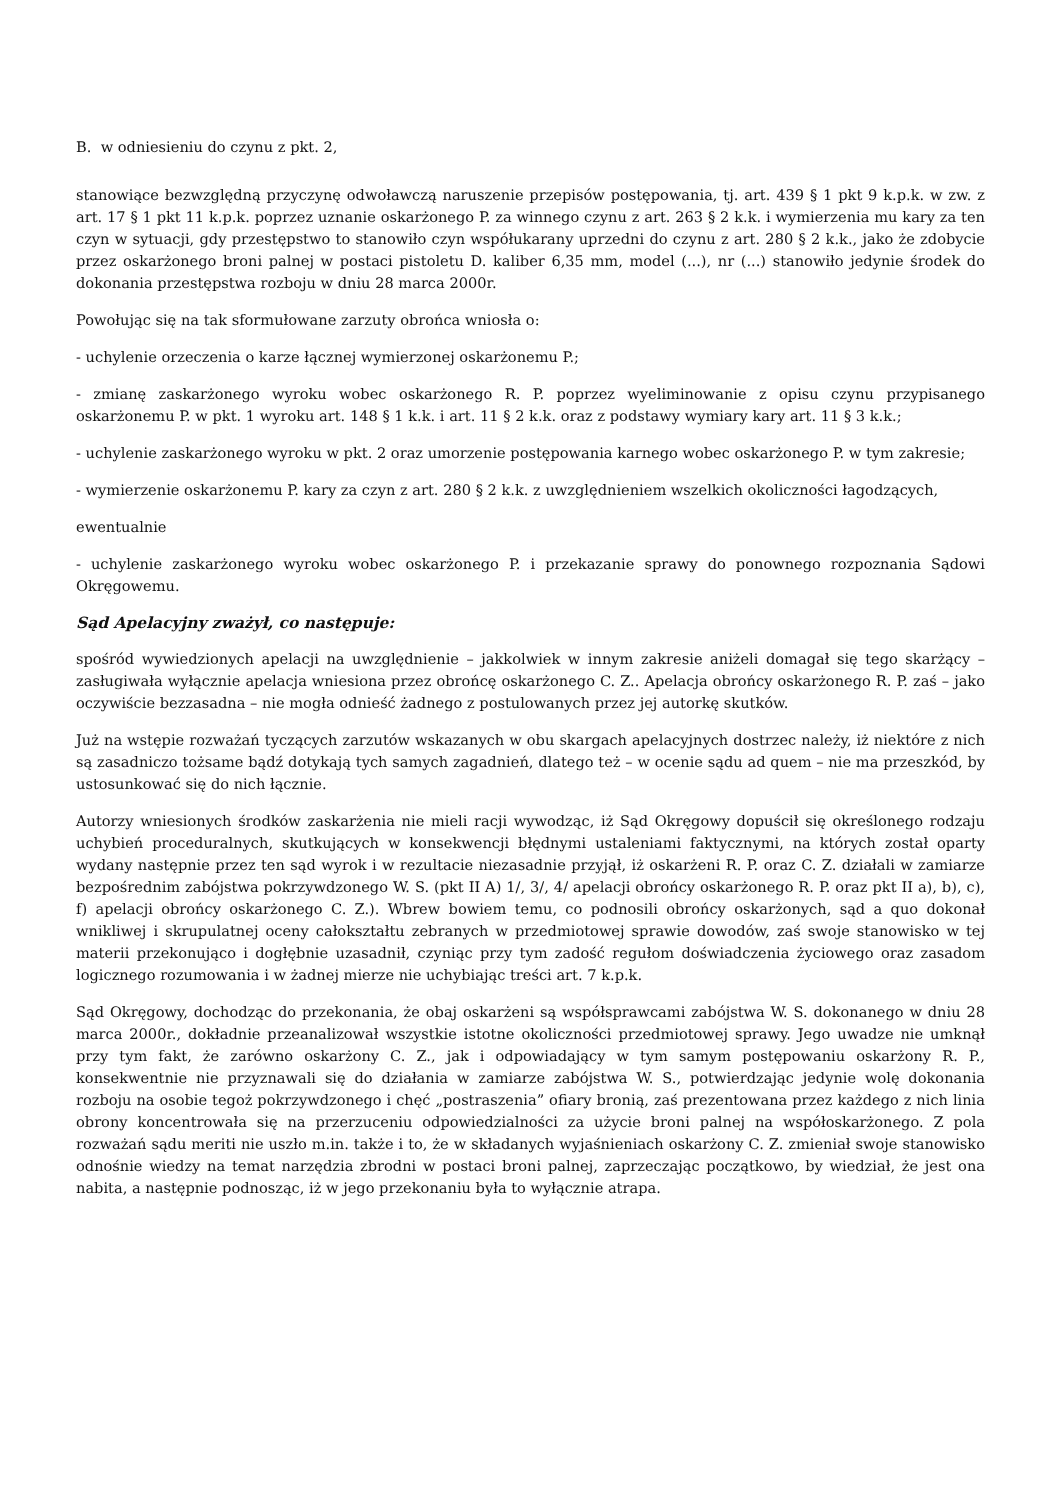B. w odniesieniu do czynu z pkt. 2,
stanowiące bezwzględną przyczynę odwoławczą naruszenie przepisów postępowania, tj. art. 439 § 1 pkt 9 k.p.k. w zw. z art. 17 § 1 pkt 11 k.p.k. poprzez uznanie oskarżonego P. za winnego czynu z art. 263 § 2 k.k. i wymierzenia mu kary za ten czyn w sytuacji, gdy przestępstwo to stanowiło czyn współukarany uprzedni do czynu z art. 280 § 2 k.k., jako że zdobycie przez oskarżonego broni palnej w postaci pistoletu D. kaliber 6,35 mm, model (...), nr (...) stanowiło jedynie środek do dokonania przestępstwa rozboju w dniu 28 marca 2000r.
Powołując się na tak sformułowane zarzuty obrońca wniosła o:
- uchylenie orzeczenia o karze łącznej wymierzonej oskarżonemu P.;
- zmianę zaskarżonego wyroku wobec oskarżonego R. P. poprzez wyeliminowanie z opisu czynu przypisanego oskarżonemu P. w pkt. 1 wyroku art. 148 § 1 k.k. i art. 11 § 2 k.k. oraz z podstawy wymiary kary art. 11 § 3 k.k.;
- uchylenie zaskarżonego wyroku w pkt. 2 oraz umorzenie postępowania karnego wobec oskarżonego P. w tym zakresie;
- wymierzenie oskarżonemu P. kary za czyn z art. 280 § 2 k.k. z uwzględnieniem wszelkich okoliczności łagodzących,
ewentualnie
- uchylenie zaskarżonego wyroku wobec oskarżonego P. i przekazanie sprawy do ponownego rozpoznania Sądowi Okręgowemu.
Sąd Apelacyjny zważył, co następuje:
spośród wywiedzionych apelacji na uwzględnienie – jakkolwiek w innym zakresie aniżeli domagał się tego skarżący – zasługiwała wyłącznie apelacja wniesiona przez obrońcę oskarżonego C. Z.. Apelacja obrońcy oskarżonego R. P. zaś – jako oczywiście bezzasadna – nie mogła odnieść żadnego z postulowanych przez jej autorkę skutków.
Już na wstępie rozważań tyczących zarzutów wskazanych w obu skargach apelacyjnych dostrzec należy, iż niektóre z nich są zasadniczo tożsame bądź dotykają tych samych zagadnień, dlatego też – w ocenie sądu ad quem – nie ma przeszkód, by ustosunkować się do nich łącznie.
Autorzy wniesionych środków zaskarżenia nie mieli racji wywodząc, iż Sąd Okręgowy dopuścił się określonego rodzaju uchybień proceduralnych, skutkujących w konsekwencji błędnymi ustaleniami faktycznymi, na których został oparty wydany następnie przez ten sąd wyrok i w rezultacie niezasadnie przyjął, iż oskarżeni R. P. oraz C. Z. działali w zamiarze bezpośrednim zabójstwa pokrzywdzonego W. S. (pkt II A) 1/, 3/, 4/ apelacji obrońcy oskarżonego R. P. oraz pkt II a), b), c), f) apelacji obrońcy oskarżonego C. Z.). Wbrew bowiem temu, co podnosili obrońcy oskarżonych, sąd a quo dokonał wnikliwej i skrupulatnej oceny całokształtu zebranych w przedmiotowej sprawie dowodów, zaś swoje stanowisko w tej materii przekonująco i dogłębnie uzasadnił, czyniąc przy tym zadość regułom doświadczenia życiowego oraz zasadom logicznego rozumowania i w żadnej mierze nie uchybiając treści art. 7 k.p.k.
Sąd Okręgowy, dochodząc do przekonania, że obaj oskarżeni są współsprawcami zabójstwa W. S. dokonanego w dniu 28 marca 2000r., dokładnie przeanalizował wszystkie istotne okoliczności przedmiotowej sprawy. Jego uwadze nie umknął przy tym fakt, że zarówno oskarżony C. Z., jak i odpowiadający w tym samym postępowaniu oskarżony R. P., konsekwentnie nie przyznawali się do działania w zamiarze zabójstwa W. S., potwierdzając jedynie wolę dokonania rozboju na osobie tegoż pokrzywdzonego i chęć „postraszenia” ofiary bronią, zaś prezentowana przez każdego z nich linia obrony koncentrowała się na przerzuceniu odpowiedzialności za użycie broni palnej na współoskarżonego. Z pola rozważań sądu meriti nie uszło m.in. także i to, że w składanych wyjaśnieniach oskarżony C. Z. zmieniał swoje stanowisko odnośnie wiedzy na temat narzędzia zbrodni w postaci broni palnej, zaprzeczając początkowo, by wiedział, że jest ona nabita, a następnie podnosząc, iż w jego przekonaniu była to wyłącznie atrapa.